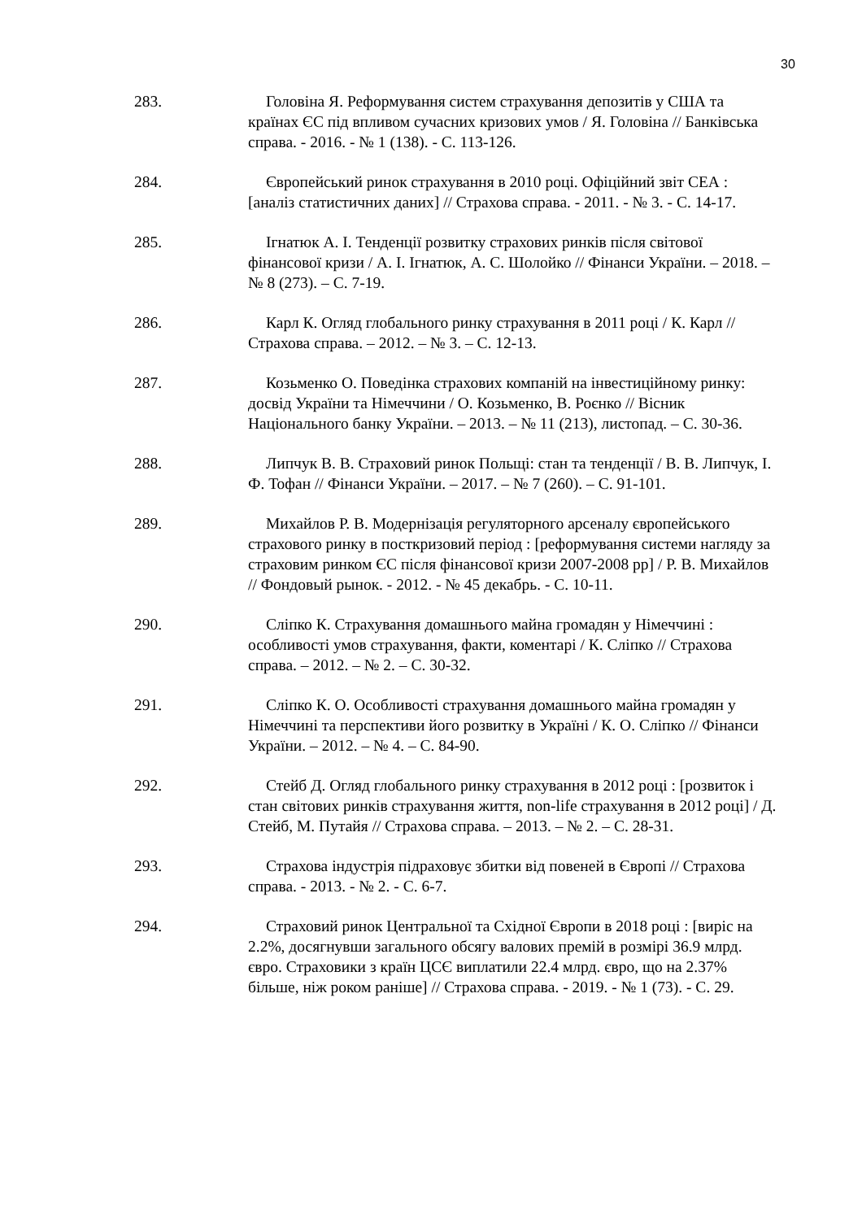30
283. Головіна Я. Реформування систем страхування депозитів у США та країнах ЄС під впливом сучасних кризових умов / Я. Головіна // Банківська справа. - 2016. - № 1 (138). - С. 113-126.
284. Європейський ринок страхування в 2010 році. Офіційний звіт СЕА : [аналіз статистичних даних] // Страхова справа. - 2011. - № 3. - С. 14-17.
285. Ігнатюк А. І. Тенденції розвитку страхових ринків після світової фінансової кризи / А. І. Ігнатюк, А. С. Шолойко // Фінанси України. – 2018. – № 8 (273). – С. 7-19.
286. Карл К. Огляд глобального ринку страхування в 2011 році / К. Карл // Страхова справа. – 2012. – № 3. – С. 12-13.
287. Козьменко О. Поведінка страхових компаній на інвестиційному ринку: досвід України та Німеччини / О. Козьменко, В. Роєнко // Вісник Національного банку України. – 2013. – № 11 (213), листопад. – С. 30-36.
288. Липчук В. В. Страховий ринок Польщі: стан та тенденції / В. В. Липчук, І. Ф. Тофан // Фінанси України. – 2017. – № 7 (260). – С. 91-101.
289. Михайлов Р. В. Модернізація регуляторного арсеналу європейського страхового ринку в посткризовий період : [реформування системи нагляду за страховим ринком ЄС після фінансової кризи 2007-2008 рр] / Р. В. Михайлов // Фондовый рынок. - 2012. - № 45 декабрь. - С. 10-11.
290. Сліпко К. Страхування домашнього майна громадян у Німеччині : особливості умов страхування, факти, коментарі / К. Сліпко // Страхова справа. – 2012. – № 2. – С. 30-32.
291. Сліпко К. О. Особливості страхування домашнього майна громадян у Німеччині та перспективи його розвитку в Україні / К. О. Сліпко // Фінанси України. – 2012. – № 4. – С. 84-90.
292. Стейб Д. Огляд глобального ринку страхування в 2012 році : [розвиток і стан світових ринків страхування життя, non-life страхування в 2012 році] / Д. Стейб, М. Путайя // Страхова справа. – 2013. – № 2. – С. 28-31.
293. Страхова індустрія підраховує збитки від повеней в Європі // Страхова справа. - 2013. - № 2. - С. 6-7.
294. Страховий ринок Центральної та Східної Європи в 2018 році : [виріс на 2.2%, досягнувши загального обсягу валових премій в розмірі 36.9 млрд. євро. Страховики з країн ЦСЄ виплатили 22.4 млрд. євро, що на 2.37% більше, ніж роком раніше] // Страхова справа. - 2019. - № 1 (73). - С. 29.